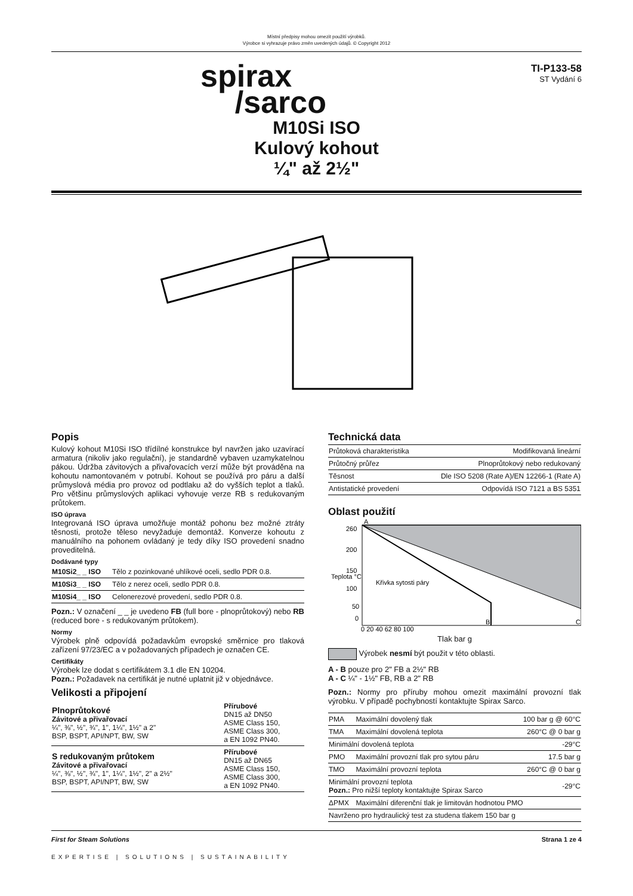Místní předpisy mohou omezit použití výrobků.
Výrobce si vyhrazuje právo změn uvedených údajů. © Copyright 2012
spirax
/sarco
TI-P133-58
ST Vydání 6
M10Si ISO
Kulový kohout
¼" až 2½"
Popis
Kulový kohout M10Si ISO třídílné konstrukce byl navržen jako uzavírací armatura (nikoliv jako regulační), je standardně vybaven uzamykatelnou pákou. Údržba závitových a přivařovacích verzí může být prováděna na kohoutu namontovaném v potrubí. Kohout se používá pro páru a další průmyslová média pro provoz od podtlaku až do vyšších teplot a tlaků. Pro většinu průmyslových aplikaci vyhovuje verze RB s redukovaným průtokem.
ISO úprava
Integrovaná ISO úprava umožňuje montáž pohonu bez možné ztráty těsnosti, protože těleso nevyžaduje demontáž. Konverze kohoutu z manuálního na pohonem ovládaný je tedy díky ISO provedení snadno proveditelná.
Dodávané typy
| M10Si2_ _ ISO | Tělo z pozinkované uhlíkové oceli, sedlo PDR 0.8. |
| M10Si3_ _ ISO | Tělo z nerez oceli, sedlo PDR 0.8. |
| M10Si4_ _ ISO | Celonerezové provedení, sedlo PDR 0.8. |
Pozn.: V označení _ _ je uvedeno FB (full bore - plnoprůtokový) nebo RB (reduced bore - s redukovaným průtokem).
Normy
Výrobek plně odpovídá požadavkům evropské směrnice pro tlaková zařízení 97/23/EC a v požadovaných případech je označen CE.
Certifikáty
Výrobek lze dodat s certifikátem 3.1 dle EN 10204.
Pozn.: Požadavek na certifikát je nutné uplatnit již v objednávce.
Velikosti a připojení
| Plnoprůtokové Závitové a přivařovací ¼", ⅜", ½", ¾", 1", 1¼", 1½" a 2" BSP, BSPT, API/NPT, BW, SW | Přírubové DN15 až DN50 ASME Class 150, ASME Class 300, a EN 1092 PN40. |
| S redukovaným průtokem Závitové a přivařovací ¼", ⅜", ½", ¾", 1", 1¼", 1½", 2" a 2½" BSP, BSPT, API/NPT, BW, SW | Přírubové DN15 až DN65 ASME Class 150, ASME Class 300, a EN 1092 PN40. |
Technická data
| Průtoková charakteristika | Modifikovaná lineární |
| Průtočný průřez | Plnoprůtokový nebo redukovaný |
| Těsnost | Dle ISO 5208 (Rate A)/EN 12266-1 (Rate A) |
| Antistatické provedení | Odpovídá ISO 7121 a BS 5351 |
Oblast použití
A
260
200
150
100
50
0
Křivka sytosti páry
0 20 40 62 80 100
B
C
Teplota °C
Tlak bar g
Výrobek nesmí být použit v této oblasti.
A - B pouze pro 2" FB a 2½" RB
A - C ¼" - 1½" FB, RB a 2" RB
Pozn.: Normy pro příruby mohou omezit maximální provozní tlak výrobku. V případě pochybností kontaktujte Spirax Sarco.
| PMA | Maximální dovolený tlak | 100 bar g @ 60°C |
| TMA | Maximální dovolená teplota | 260°C @ 0 bar g |
| Minimální dovolená teplota | | -29°C |
| PMO | Maximální provozní tlak pro sytou páru | 17.5 bar g |
| TMO | Maximální provozní teplota | 260°C @ 0 bar g |
| Minimální provozní teplota Pozn.: Pro nižší teploty kontaktujte Spirax Sarco | | -29°C |
| ΔPMX | Maximální diferenční tlak je limitován hodnotou PMO | |
| Navrženo pro hydraulický test za studena tlakem 150 bar g | | |
First for Steam Solutions Strana 1 ze 4
EXPERTISE | SOLUTIONS | SUSTAINABILITY